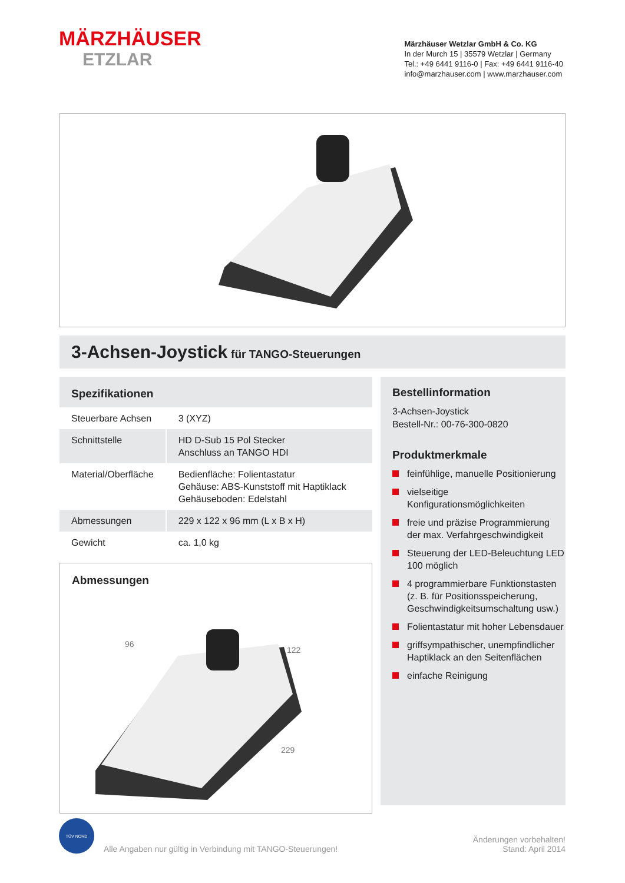MÄRZHÄUSER
ETZLAR
Märzhäuser Wetzlar GmbH & Co. KG
In der Murch 15 | 35579 Wetzlar | Germany
Tel.: +49 6441 9116-0 | Fax: +49 6441 9116-40
info@marzhauser.com | www.marzhauser.com
3-Achsen-Joystick für TANGO-Steuerungen
Spezifikationen
| Steuerbare Achsen | 3 (XYZ) |
| Schnittstelle | HD D-Sub 15 Pol Stecker Anschluss an TANGO HDI |
| Material/Oberfläche | Bedienfläche: Folientastatur Gehäuse: ABS-Kunststoff mit Haptiklack Gehäuseboden: Edelstahl |
| Abmessungen | 229 x 122 x 96 mm (L x B x H) |
| Gewicht | ca. 1,0 kg |
Abmessungen
96
122
229
Bestellinformation
3-Achsen-Joystick
Bestell-Nr.: 00-76-300-0820
Produktmerkmale
feinfühlige, manuelle Positionierung
vielseitige Konfigurationsmöglichkeiten
freie und präzise Programmierung der max. Verfahrgeschwindigkeit
Steuerung der LED-Beleuchtung LED 100 möglich
4 programmierbare Funktionstasten (z. B. für Positionsspeicherung, Geschwindigkeitsumschaltung usw.)
Folientastatur mit hoher Lebensdauer
griffsympathischer, unempfindlicher Haptiklack an den Seitenflächen
einfache Reinigung
TÜV NORD
Alle Angaben nur gültig in Verbindung mit TANGO-Steuerungen!
Änderungen vorbehalten!
Stand: April 2014